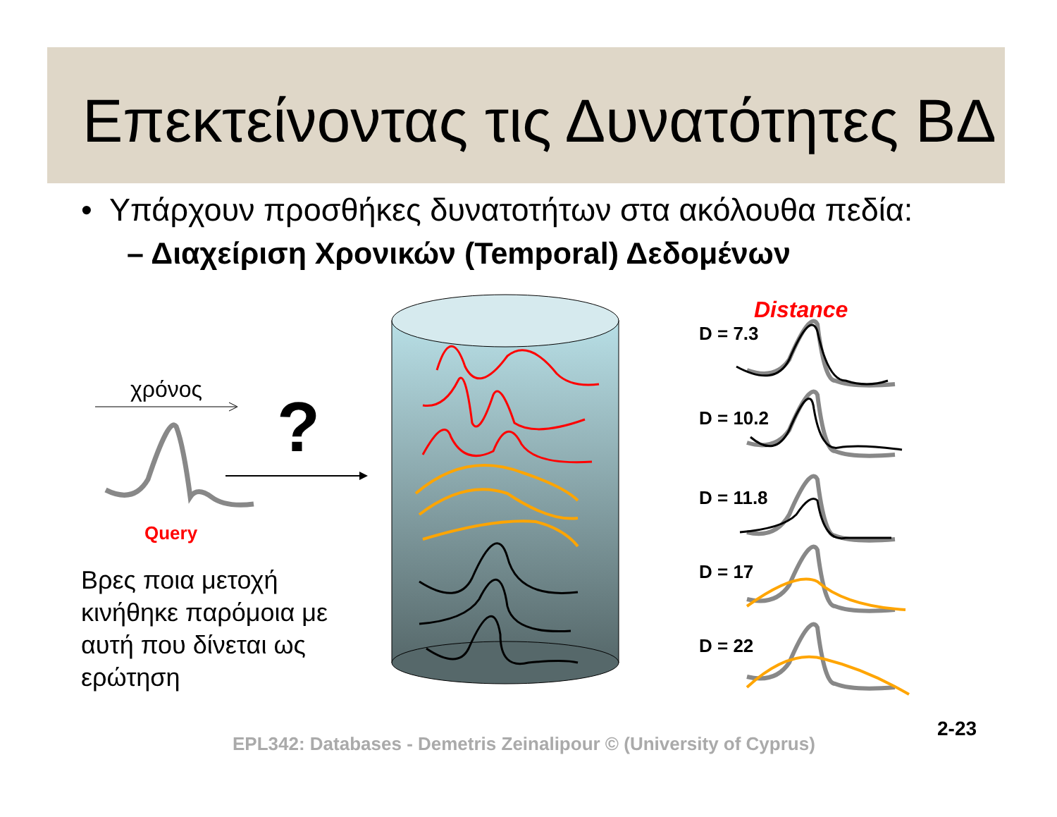Επεκτείνοντας τις Δυνατότητες ΒΔ
• Υπάρχουν προσθήκες δυνατοτήτων στα ακόλουθα πεδία:
– Διαχείριση Χρονικών (Temporal) Δεδομένων
χρόνος
?
Query
Distance
D = 7.3
D = 10.2
D = 11.8
D = 17
D = 22
Βρες ποια μετοχή
κινήθηκε παρόμοια με
αυτή που δίνεται ως
ερώτηση
EPL342: Databases - Demetris Zeinalipour © (University of Cyprus)
2-23